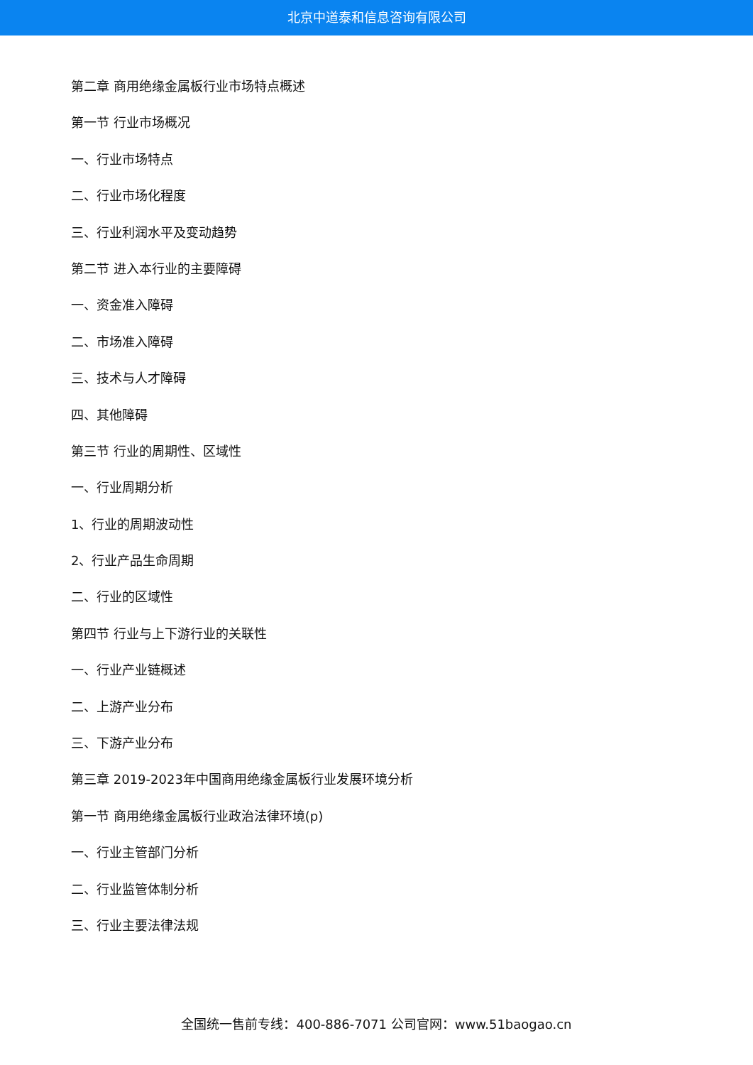北京中道泰和信息咨询有限公司
第二章 商用绝缘金属板行业市场特点概述
第一节 行业市场概况
一、行业市场特点
二、行业市场化程度
三、行业利润水平及变动趋势
第二节 进入本行业的主要障碍
一、资金准入障碍
二、市场准入障碍
三、技术与人才障碍
四、其他障碍
第三节 行业的周期性、区域性
一、行业周期分析
1、行业的周期波动性
2、行业产品生命周期
二、行业的区域性
第四节 行业与上下游行业的关联性
一、行业产业链概述
二、上游产业分布
三、下游产业分布
第三章 2019-2023年中国商用绝缘金属板行业发展环境分析
第一节 商用绝缘金属板行业政治法律环境(p)
一、行业主管部门分析
二、行业监管体制分析
三、行业主要法律法规
全国统一售前专线：400-886-7071 公司官网：www.51baogao.cn